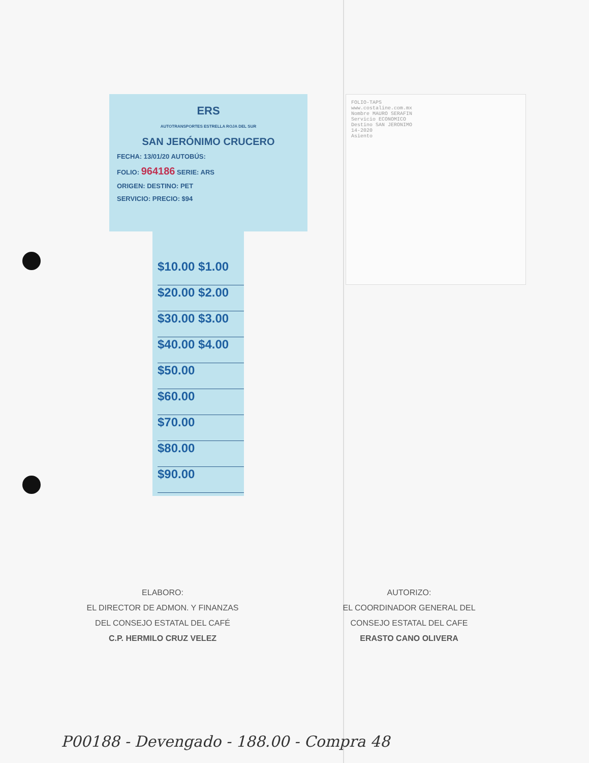ERS
AUTOTRANSPORTES ESTRELLA ROJA DEL SUR
SAN JERÓNIMO CRUCERO
FECHA: 13/01/20 AUTOBÚS:
FOLIO: 964186 SERIE: ARS
ORIGEN: DESTINO: PET
SERVICIO: PRECIO: $94
$10.00 $1.00
$20.00 $2.00
$30.00 $3.00
$40.00 $4.00
$50.00
$60.00
$70.00
$80.00
$90.00
FOLIO-TAPS
www.costaline.com.mx
Nombre MAURO SERAFIN
Servicio ECONOMICO
Destino SAN JERONIMO
14-2020
Asiento
ELABORO:
EL DIRECTOR DE ADMON. Y FINANZAS
DEL CONSEJO ESTATAL DEL CAFÉ
C.P. HERMILO CRUZ VELEZ
AUTORIZO:
EL COORDINADOR GENERAL DEL
CONSEJO ESTATAL DEL CAFE
ERASTO CANO OLIVERA
P00188 - Devengado - 188.00 - Compra 48